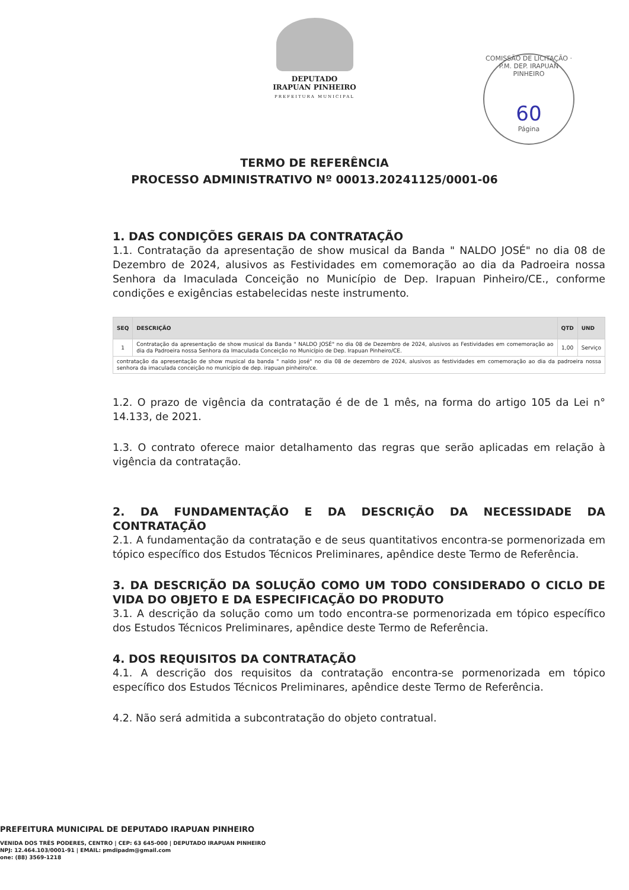DEPUTADO
IRAPUAN PINHEIRO
PREFEITURA MUNICIPAL
COMISSÃO DE LICITAÇÃO · P.M. DEP. IRAPUAN PINHEIRO
60
Página
TERMO DE REFERÊNCIA
PROCESSO ADMINISTRATIVO Nº 00013.20241125/0001-06
1. DAS CONDIÇÕES GERAIS DA CONTRATAÇÃO
1.1. Contratação da apresentação de show musical da Banda " NALDO JOSÉ" no dia 08 de Dezembro de 2024, alusivos as Festividades em comemoração ao dia da Padroeira nossa Senhora da Imaculada Conceição no Município de Dep. Irapuan Pinheiro/CE., conforme condições e exigências estabelecidas neste instrumento.
| SEQ | DESCRIÇÃO | QTD | UND |
| --- | --- | --- | --- |
| 1 | Contratação da apresentação de show musical da Banda " NALDO JOSÉ" no dia 08 de Dezembro de 2024, alusivos as Festividades em comemoração ao dia da Padroeira nossa Senhora da Imaculada Conceição no Município de Dep. Irapuan Pinheiro/CE. | 1,00 | Serviço |
| contratação da apresentação de show musical da banda " naldo josé" no dia 08 de dezembro de 2024, alusivos as festividades em comemoração ao dia da padroeira nossa senhora da imaculada conceição no município de dep. irapuan pinheiro/ce. | | | |
1.2. O prazo de vigência da contratação é de de 1 mês, na forma do artigo 105 da Lei n° 14.133, de 2021.
1.3. O contrato oferece maior detalhamento das regras que serão aplicadas em relação à vigência da contratação.
2. DA FUNDAMENTAÇÃO E DA DESCRIÇÃO DA NECESSIDADE DA CONTRATAÇÃO
2.1. A fundamentação da contratação e de seus quantitativos encontra-se pormenorizada em tópico específico dos Estudos Técnicos Preliminares, apêndice deste Termo de Referência.
3. DA DESCRIÇÃO DA SOLUÇÃO COMO UM TODO CONSIDERADO O CICLO DE VIDA DO OBJETO E DA ESPECIFICAÇÃO DO PRODUTO
3.1. A descrição da solução como um todo encontra-se pormenorizada em tópico específico dos Estudos Técnicos Preliminares, apêndice deste Termo de Referência.
4. DOS REQUISITOS DA CONTRATAÇÃO
4.1. A descrição dos requisitos da contratação encontra-se pormenorizada em tópico específico dos Estudos Técnicos Preliminares, apêndice deste Termo de Referência.
4.2. Não será admitida a subcontratação do objeto contratual.
PREFEITURA MUNICIPAL DE DEPUTADO IRAPUAN PINHEIRO
VENIDA DOS TRÊS PODERES, CENTRO | CEP: 63 645-000 | DEPUTADO IRAPUAN PINHEIRO
NPJ: 12.464.103/0001-91 | EMAIL: pmdipadm@gmail.com
one: (88) 3569-1218